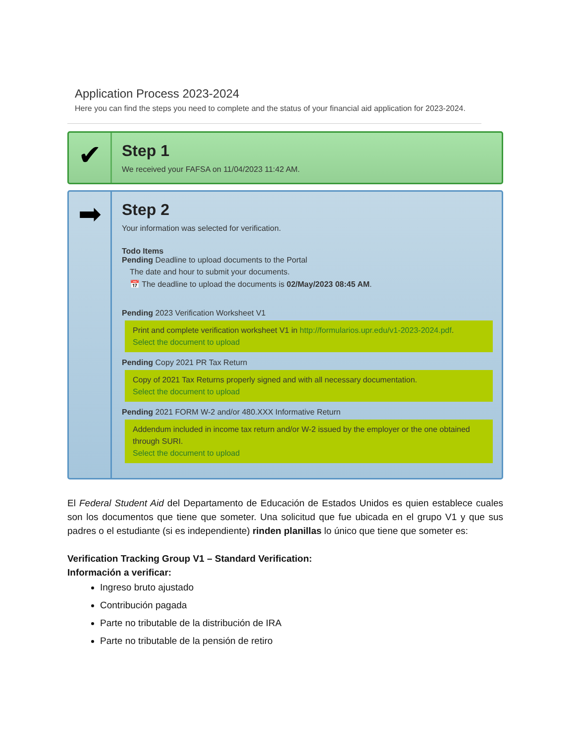Application Process 2023-2024
Here you can find the steps you need to complete and the status of your financial aid application for 2023-2024.
✔
Step 1
We received your FAFSA on 11/04/2023 11:42 AM.
➡
Step 2
Your information was selected for verification.
Todo Items
Pending Deadline to upload documents to the Portal
The date and hour to submit your documents.
📅 The deadline to upload the documents is 02/May/2023 08:45 AM.
Pending 2023 Verification Worksheet V1
Print and complete verification worksheet V1 in http://formularios.upr.edu/v1-2023-2024.pdf.
Select the document to upload
Pending Copy 2021 PR Tax Return
Copy of 2021 Tax Returns properly signed and with all necessary documentation.
Select the document to upload
Pending 2021 FORM W-2 and/or 480.XXX Informative Return
Addendum included in income tax return and/or W-2 issued by the employer or the one obtained through SURI.
Select the document to upload
El Federal Student Aid del Departamento de Educación de Estados Unidos es quien establece cuales son los documentos que tiene que someter. Una solicitud que fue ubicada en el grupo V1 y que sus padres o el estudiante (si es independiente) rinden planillas lo único que tiene que someter es:
Verification Tracking Group V1 – Standard Verification:
Información a verificar:
Ingreso bruto ajustado
Contribución pagada
Parte no tributable de la distribución de IRA
Parte no tributable de la pensión de retiro